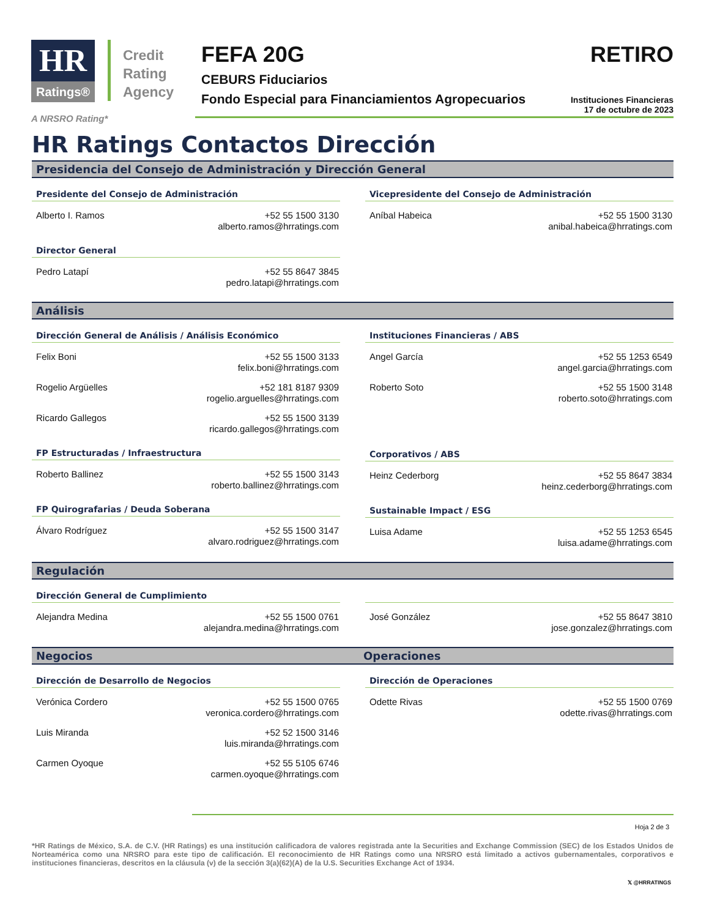HR
Ratings®
Credit
Rating
Agency
FEFA 20G
CEBURS Fiduciarios
Fondo Especial para Financiamientos Agropecuarios
RETIRO
Instituciones Financieras
17 de octubre de 2023
A NRSRO Rating*
HR Ratings Contactos Dirección
Presidencia del Consejo de Administración y Dirección General
Presidente del Consejo de Administración
Alberto I. Ramos +52 55 1500 3130
alberto.ramos@hrratings.com
Director General
Pedro Latapí +52 55 8647 3845
pedro.latapi@hrratings.com
Vicepresidente del Consejo de Administración
Aníbal Habeica +52 55 1500 3130
anibal.habeica@hrratings.com
Análisis
Dirección General de Análisis / Análisis Económico
Felix Boni +52 55 1500 3133
felix.boni@hrratings.com
Rogelio Argüelles +52 181 8187 9309
rogelio.arguelles@hrratings.com
Ricardo Gallegos +52 55 1500 3139
ricardo.gallegos@hrratings.com
FP Estructuradas / Infraestructura
Roberto Ballinez +52 55 1500 3143
roberto.ballinez@hrratings.com
FP Quirografarias / Deuda Soberana
Álvaro Rodríguez +52 55 1500 3147
alvaro.rodriguez@hrratings.com
Instituciones Financieras / ABS
Angel García +52 55 1253 6549
angel.garcia@hrratings.com
Roberto Soto +52 55 1500 3148
roberto.soto@hrratings.com
Corporativos / ABS
Heinz Cederborg +52 55 8647 3834
heinz.cederborg@hrratings.com
Sustainable Impact / ESG
Luisa Adame +52 55 1253 6545
luisa.adame@hrratings.com
Regulación
Dirección General de Cumplimiento
Alejandra Medina +52 55 1500 0761
alejandra.medina@hrratings.com
José González +52 55 8647 3810
jose.gonzalez@hrratings.com
Negocios Operaciones
Dirección de Desarrollo de Negocios
Verónica Cordero +52 55 1500 0765
veronica.cordero@hrratings.com
Luis Miranda +52 52 1500 3146
luis.miranda@hrratings.com
Carmen Oyoque +52 55 5105 6746
carmen.oyoque@hrratings.com
Dirección de Operaciones
Odette Rivas +52 55 1500 0769
odette.rivas@hrratings.com
Hoja 2 de 3
*HR Ratings de México, S.A. de C.V. (HR Ratings) es una institución calificadora de valores registrada ante la Securities and Exchange Commission (SEC) de los Estados Unidos de Norteamérica como una NRSRO para este tipo de calificación. El reconocimiento de HR Ratings como una NRSRO está limitado a activos gubernamentales, corporativos e instituciones financieras, descritos en la cláusula (v) de la sección 3(a)(62)(A) de la U.S. Securities Exchange Act of 1934.
𝕏 @HRRATINGS